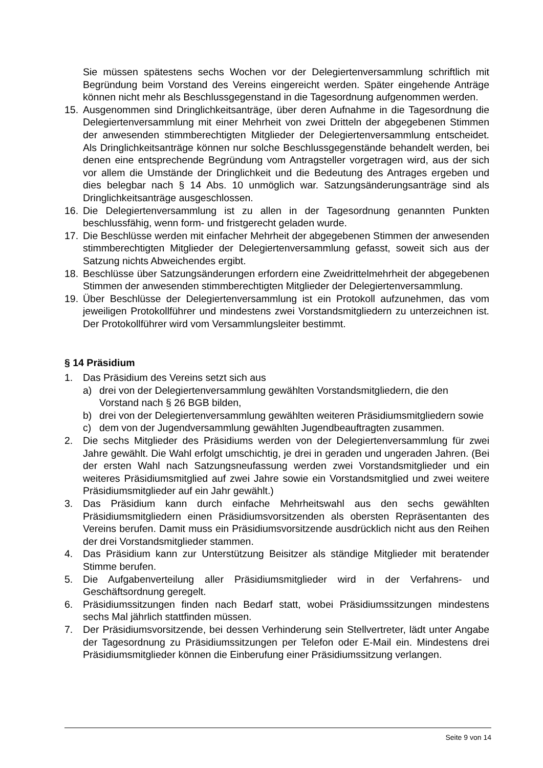Sie müssen spätestens sechs Wochen vor der Delegiertenversammlung schriftlich mit Begründung beim Vorstand des Vereins eingereicht werden. Später eingehende Anträge können nicht mehr als Beschlussgegenstand in die Tagesordnung aufgenommen werden.
15. Ausgenommen sind Dringlichkeitsanträge, über deren Aufnahme in die Tagesordnung die Delegiertenversammlung mit einer Mehrheit von zwei Dritteln der abgegebenen Stimmen der anwesenden stimmberechtigten Mitglieder der Delegiertenversammlung entscheidet. Als Dringlichkeitsanträge können nur solche Beschlussgegenstände behandelt werden, bei denen eine entsprechende Begründung vom Antragsteller vorgetragen wird, aus der sich vor allem die Umstände der Dringlichkeit und die Bedeutung des Antrages ergeben und dies belegbar nach § 14 Abs. 10 unmöglich war. Satzungsänderungsanträge sind als Dringlichkeitsanträge ausgeschlossen.
16. Die Delegiertenversammlung ist zu allen in der Tagesordnung genannten Punkten beschlussfähig, wenn form- und fristgerecht geladen wurde.
17. Die Beschlüsse werden mit einfacher Mehrheit der abgegebenen Stimmen der anwesenden stimmberechtigten Mitglieder der Delegiertenversammlung gefasst, soweit sich aus der Satzung nichts Abweichendes ergibt.
18. Beschlüsse über Satzungsänderungen erfordern eine Zweidrittelmehrheit der abgegebenen Stimmen der anwesenden stimmberechtigten Mitglieder der Delegiertenversammlung.
19. Über Beschlüsse der Delegiertenversammlung ist ein Protokoll aufzunehmen, das vom jeweiligen Protokollführer und mindestens zwei Vorstandsmitgliedern zu unterzeichnen ist. Der Protokollführer wird vom Versammlungsleiter bestimmt.
§ 14 Präsidium
1. Das Präsidium des Vereins setzt sich aus
a) drei von der Delegiertenversammlung gewählten Vorstandsmitgliedern, die den Vorstand nach § 26 BGB bilden,
b) drei von der Delegiertenversammlung gewählten weiteren Präsidiumsmitgliedern sowie
c) dem von der Jugendversammlung gewählten Jugendbeauftragten zusammen.
2. Die sechs Mitglieder des Präsidiums werden von der Delegiertenversammlung für zwei Jahre gewählt. Die Wahl erfolgt umschichtig, je drei in geraden und ungeraden Jahren. (Bei der ersten Wahl nach Satzungsneufassung werden zwei Vorstandsmitglieder und ein weiteres Präsidiumsmitglied auf zwei Jahre sowie ein Vorstandsmitglied und zwei weitere Präsidiumsmitglieder auf ein Jahr gewählt.)
3. Das Präsidium kann durch einfache Mehrheitswahl aus den sechs gewählten Präsidiumsmitgliedern einen Präsidiumsvorsitzenden als obersten Repräsentanten des Vereins berufen. Damit muss ein Präsidiumsvorsitzende ausdrücklich nicht aus den Reihen der drei Vorstandsmitglieder stammen.
4. Das Präsidium kann zur Unterstützung Beisitzer als ständige Mitglieder mit beratender Stimme berufen.
5. Die Aufgabenverteilung aller Präsidiumsmitglieder wird in der Verfahrens- und Geschäftsordnung geregelt.
6. Präsidiumssitzungen finden nach Bedarf statt, wobei Präsidiumssitzungen mindestens sechs Mal jährlich stattfinden müssen.
7. Der Präsidiumsvorsitzende, bei dessen Verhinderung sein Stellvertreter, lädt unter Angabe der Tagesordnung zu Präsidiumssitzungen per Telefon oder E-Mail ein. Mindestens drei Präsidiumsmitglieder können die Einberufung einer Präsidiumssitzung verlangen.
Seite 9 von 14